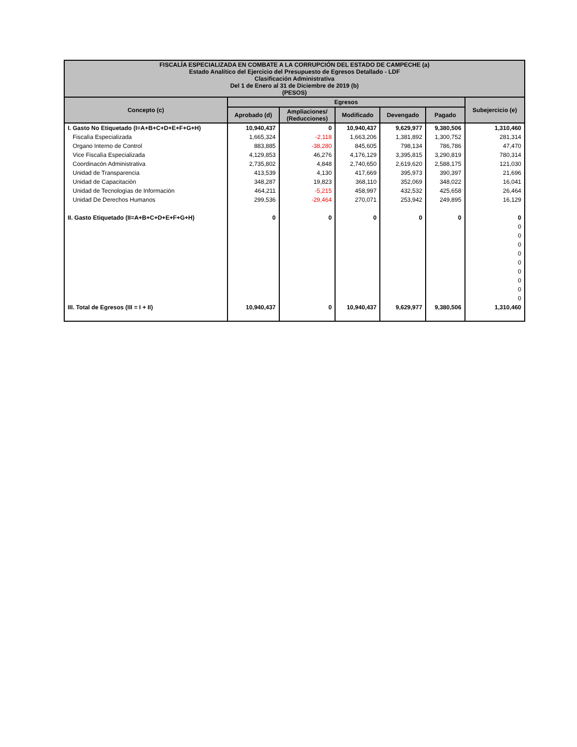| FISCALÍA ESPECIALIZADA EN COMBATE A LA CORRUPCIÓN DEL ESTADO DE CAMPECHE (a) Estado Analítico del Ejercicio del Presupuesto de Egresos Detallado - LDF Clasificación Administrativa Del 1 de Enero al 31 de Diciembre de 2019 (b) (PESOS) | | | | | | |
| Concepto (c) | Egresos | | | | | Subejercicio (e) |
| | Aprobado (d) | Ampliaciones/ (Reducciones) | Modificado | Devengado | Pagado | |
| I. Gasto No Etiquetado (I=A+B+C+D+E+F+G+H) | 10,940,437 | 0 | 10,940,437 | 9,629,977 | 9,380,506 | 1,310,460 |
| Fiscalìa Especializada | 1,665,324 | -2,118 | 1,663,206 | 1,381,892 | 1,300,752 | 281,314 |
| Organo Interno de Control | 883,885 | -38,280 | 845,605 | 798,134 | 786,786 | 47,470 |
| Vice Fiscalìa Especializada | 4,129,853 | 46,276 | 4,176,129 | 3,395,815 | 3,290,819 | 780,314 |
| Coordinacòn Administrativa | 2,735,802 | 4,848 | 2,740,650 | 2,619,620 | 2,588,175 | 121,030 |
| Unidad de Transparencia | 413,539 | 4,130 | 417,669 | 395,973 | 390,397 | 21,696 |
| Unidad de Capacitaciòn | 348,287 | 19,823 | 368,110 | 352,069 | 348,022 | 16,041 |
| Unidad de Tecnologìas de Informaciòn | 464,211 | -5,215 | 458,997 | 432,532 | 425,658 | 26,464 |
| Unidad De Derechos Humanos | 299,536 | -29,464 | 270,071 | 253,942 | 249,895 | 16,129 |
| II. Gasto Etiquetado (II=A+B+C+D+E+F+G+H) | 0 | 0 | 0 | 0 | 0 | 0 |
| | | | | | | 0 |
| | | | | | | 0 |
| | | | | | | 0 |
| | | | | | | 0 |
| | | | | | | 0 |
| | | | | | | 0 |
| | | | | | | 0 |
| | | | | | | 0 |
| | | | | | | 0 |
| III. Total de Egresos (III = I + II) | 10,940,437 | 0 | 10,940,437 | 9,629,977 | 9,380,506 | 1,310,460 |